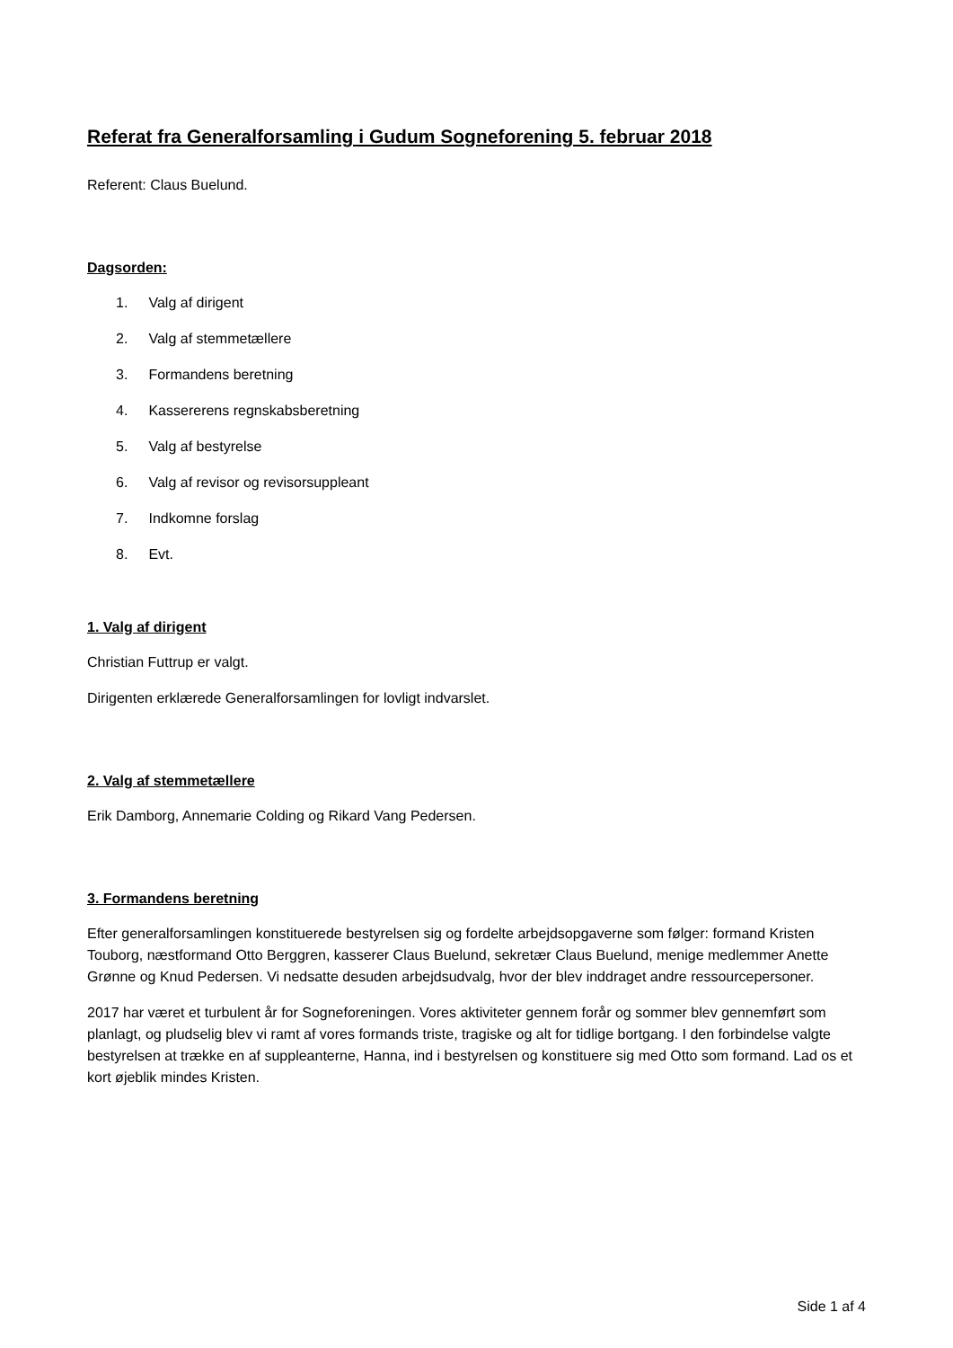Referat fra Generalforsamling i Gudum Sogneforening 5. februar 2018
Referent: Claus Buelund.
Dagsorden:
1. Valg af dirigent
2. Valg af stemmetællere
3. Formandens beretning
4. Kassererens regnskabsberetning
5. Valg af bestyrelse
6. Valg af revisor og revisorsuppleant
7. Indkomne forslag
8. Evt.
1. Valg af dirigent
Christian Futtrup er valgt.
Dirigenten erklærede Generalforsamlingen for lovligt indvarslet.
2. Valg af stemmetællere
Erik Damborg, Annemarie Colding og Rikard Vang Pedersen.
3. Formandens beretning
Efter generalforsamlingen konstituerede bestyrelsen sig og fordelte arbejdsopgaverne som følger: formand Kristen Touborg, næstformand Otto Berggren, kasserer Claus Buelund, sekretær Claus Buelund, menige medlemmer Anette Grønne og Knud Pedersen. Vi nedsatte desuden arbejdsudvalg, hvor der blev inddraget andre ressourcepersoner.
2017 har været et turbulent år for Sogneforeningen. Vores aktiviteter gennem forår og sommer blev gennemført som planlagt, og pludselig blev vi ramt af vores formands triste, tragiske og alt for tidlige bortgang. I den forbindelse valgte bestyrelsen at trække en af suppleanterne, Hanna, ind i bestyrelsen og konstituere sig med Otto som formand. Lad os et kort øjeblik mindes Kristen.
Side 1 af 4